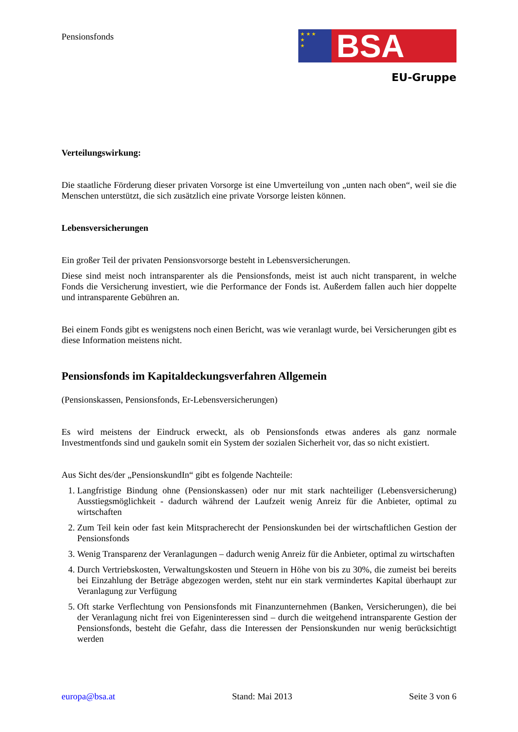Pensionsfonds
★ ★ ★
★
★
BSA
EU-Gruppe
Verteilungswirkung:
Die staatliche Förderung dieser privaten Vorsorge ist eine Umverteilung von „unten nach oben“, weil sie die Menschen unterstützt, die sich zusätzlich eine private Vorsorge leisten können.
Lebensversicherungen
Ein großer Teil der privaten Pensionsvorsorge besteht in Lebensversicherungen.
Diese sind meist noch intransparenter als die Pensionsfonds, meist ist auch nicht transparent, in welche Fonds die Versicherung investiert, wie die Performance der Fonds ist. Außerdem fallen auch hier doppelte und intransparente Gebühren an.
Bei einem Fonds gibt es wenigstens noch einen Bericht, was wie veranlagt wurde, bei Versicherungen gibt es diese Information meistens nicht.
Pensionsfonds im Kapitaldeckungsverfahren Allgemein
(Pensionskassen, Pensionsfonds, Er-Lebensversicherungen)
Es wird meistens der Eindruck erweckt, als ob Pensionsfonds etwas anderes als ganz normale Investmentfonds sind und gaukeln somit ein System der sozialen Sicherheit vor, das so nicht existiert.
Aus Sicht des/der „PensionskundIn“ gibt es folgende Nachteile:
1. Langfristige Bindung ohne (Pensionskassen) oder nur mit stark nachteiliger (Lebensversicherung) Ausstiegsmöglichkeit - dadurch während der Laufzeit wenig Anreiz für die Anbieter, optimal zu wirtschaften
2. Zum Teil kein oder fast kein Mitspracherecht der Pensionskunden bei der wirtschaftlichen Gestion der Pensionsfonds
3. Wenig Transparenz der Veranlagungen – dadurch wenig Anreiz für die Anbieter, optimal zu wirtschaften
4. Durch Vertriebskosten, Verwaltungskosten und Steuern in Höhe von bis zu 30%, die zumeist bei bereits bei Einzahlung der Beträge abgezogen werden, steht nur ein stark vermindertes Kapital überhaupt zur Veranlagung zur Verfügung
5. Oft starke Verflechtung von Pensionsfonds mit Finanzunternehmen (Banken, Versicherungen), die bei der Veranlagung nicht frei von Eigeninteressen sind – durch die weitgehend intransparente Gestion der Pensionsfonds, besteht die Gefahr, dass die Interessen der Pensionskunden nur wenig berücksichtigt werden
europa@bsa.at Stand: Mai 2013 Seite 3 von 6